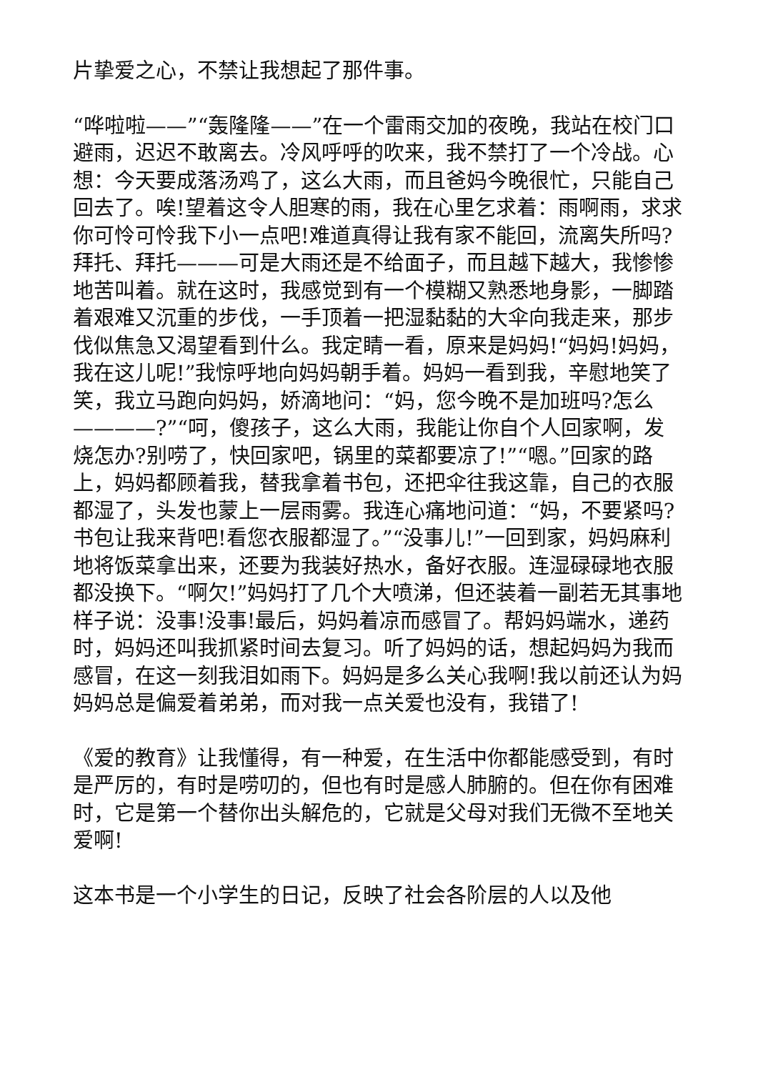片挚爱之心，不禁让我想起了那件事。
“哗啦啦——”“轰隆隆——”在一个雷雨交加的夜晚，我站在校门口避雨，迟迟不敢离去。冷风呼呼的吹来，我不禁打了一个冷战。心想：今天要成落汤鸡了，这么大雨，而且爸妈今晚很忙，只能自己回去了。唉!望着这令人胆寒的雨，我在心里乞求着：雨啊雨，求求你可怜可怜我下小一点吧!难道真得让我有家不能回，流离失所吗?拜托、拜托———可是大雨还是不给面子，而且越下越大，我惨惨地苦叫着。就在这时，我感觉到有一个模糊又熟悉地身影，一脚踏着艰难又沉重的步伐，一手顶着一把湿黏黏的大伞向我走来，那步伐似焦急又渴望看到什么。我定睛一看，原来是妈妈!“妈妈!妈妈，我在这儿呢!”我惊呼地向妈妈朝手着。妈妈一看到我，辛慰地笑了笑，我立马跑向妈妈，娇滴地问：“妈，您今晚不是加班吗?怎么————?”“呵，傻孩子，这么大雨，我能让你自个人回家啊，发烧怎办?别唠了，快回家吧，锅里的菜都要凉了!”“嗯。”回家的路上，妈妈都顾着我，替我拿着书包，还把伞往我这靠，自己的衣服都湿了，头发也蒙上一层雨雾。我连心痛地问道：“妈，不要紧吗?书包让我来背吧!看您衣服都湿了。”“没事儿!”一回到家，妈妈麻利地将饭菜拿出来，还要为我装好热水，备好衣服。连湿碌碌地衣服都没换下。“啊欠!”妈妈打了几个大喷涕，但还装着一副若无其事地样子说：没事!没事!最后，妈妈着凉而感冒了。帮妈妈端水，递药时，妈妈还叫我抓紧时间去复习。听了妈妈的话，想起妈妈为我而感冒，在这一刻我泪如雨下。妈妈是多么关心我啊!我以前还认为妈妈妈总是偏爱着弟弟，而对我一点关爱也没有，我错了!
《爱的教育》让我懂得，有一种爱，在生活中你都能感受到，有时是严厉的，有时是唠叨的，但也有时是感人肺腑的。但在你有困难时，它是第一个替你出头解危的，它就是父母对我们无微不至地关爱啊!
这本书是一个小学生的日记，反映了社会各阶层的人以及他